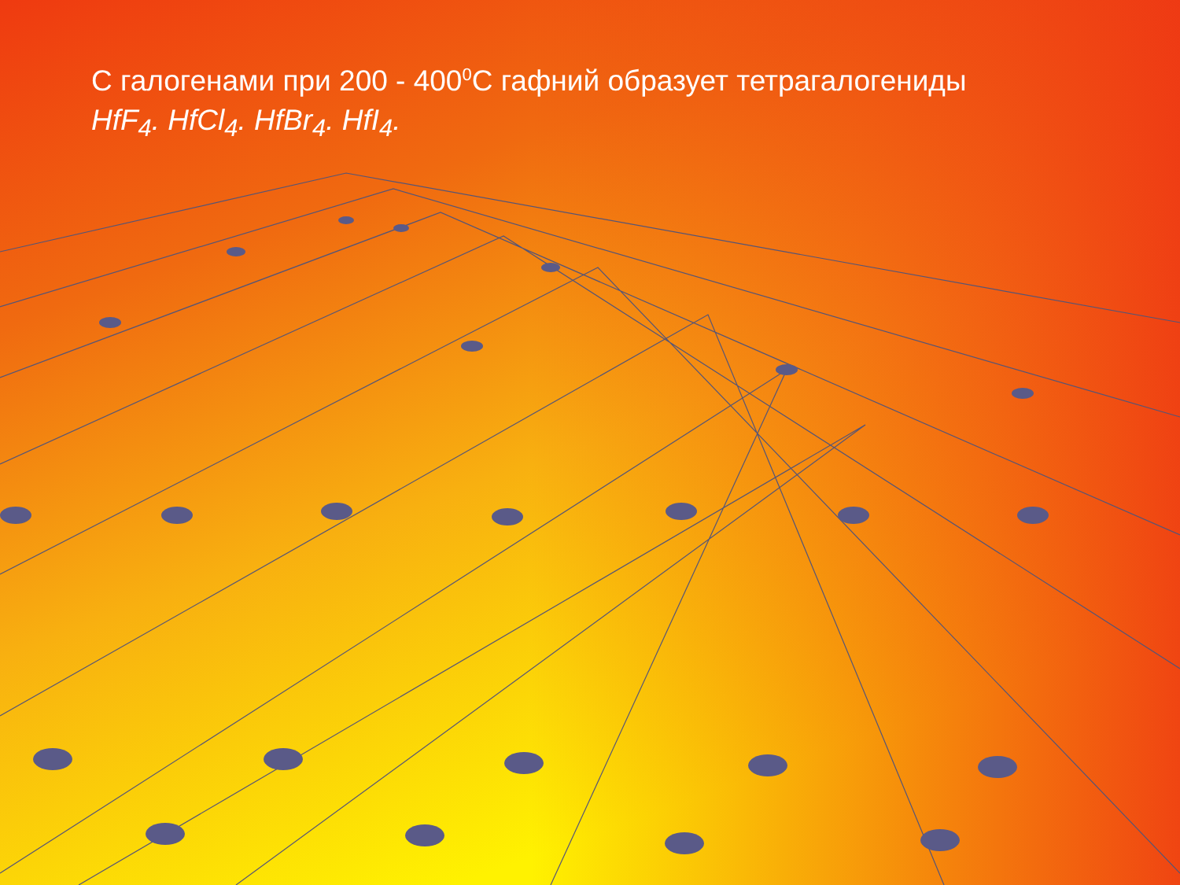С галогенами при 200 - 400<sup>0</sup>С гафний образует тетрагалогениды
HfF<sub>4</sub>. HfCl<sub>4</sub>. HfBr<sub>4</sub>. HfI<sub>4</sub>.